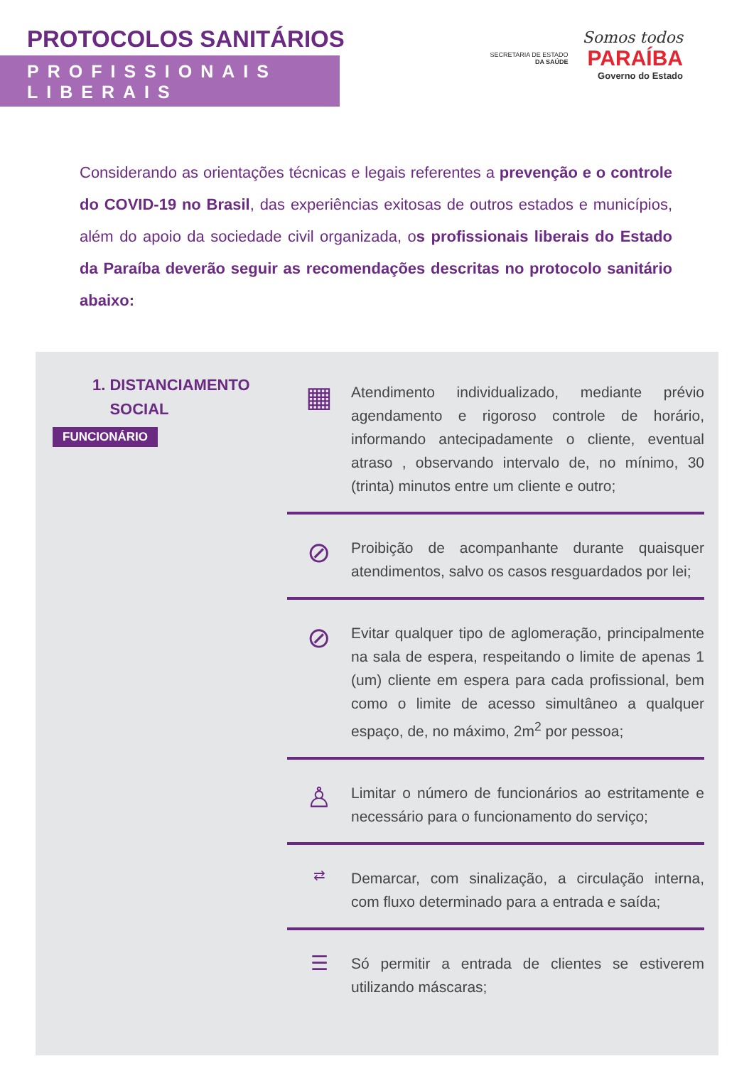PROTOCOLOS SANITÁRIOS
PROFISSIONAIS LIBERAIS
SECRETARIA DE ESTADO
DA SAÚDE
Somos todos
PARAÍBA
Governo do Estado
Considerando as orientações técnicas e legais referentes a prevenção e o controle do COVID-19 no Brasil, das experiências exitosas de outros estados e municípios, além do apoio da sociedade civil organizada, os profissionais liberais do Estado da Paraíba deverão seguir as recomendações descritas no protocolo sanitário abaixo:
1. DISTANCIAMENTO
SOCIAL
FUNCIONÁRIO
▦
Atendimento individualizado, mediante prévio agendamento e rigoroso controle de horário, informando antecipadamente o cliente, eventual atraso , observando intervalo de, no mínimo, 30 (trinta) minutos entre um cliente e outro;
⊘
Proibição de acompanhante durante quaisquer atendimentos, salvo os casos resguardados por lei;
⊘
Evitar qualquer tipo de aglomeração, principalmente na sala de espera, respeitando o limite de apenas 1 (um) cliente em espera para cada profissional, bem como o limite de acesso simultâneo a qualquer espaço, de, no máximo, 2m<sup>2</sup> por pessoa;
♙
Limitar o número de funcionários ao estritamente e necessário para o funcionamento do serviço;
⇄
Demarcar, com sinalização, a circulação interna, com fluxo determinado para a entrada e saída;
☰
Só permitir a entrada de clientes se estiverem utilizando máscaras;